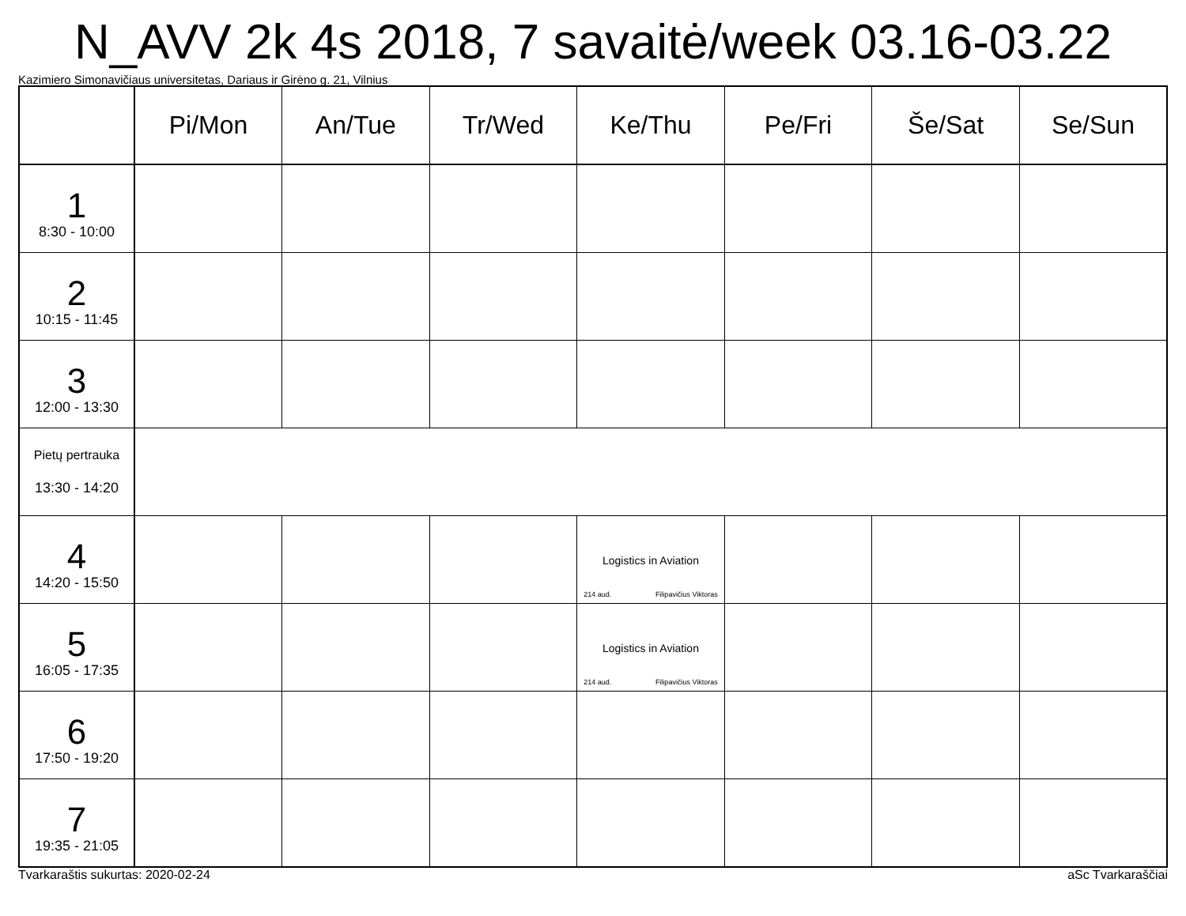N_AVV 2k 4s 2018, 7 savaitė/week 03.16-03.22
Kazimiero Simonavičiaus universitetas, Dariaus ir Girėno g. 21, Vilnius
| | Pi/Mon | An/Tue | Tr/Wed | Ke/Thu | Pe/Fri | Še/Sat | Se/Sun |
| --- | --- | --- | --- | --- | --- | --- | --- |
| 1 8:30 - 10:00 | | | | | | | |
| 2 10:15 - 11:45 | | | | | | | |
| 3 12:00 - 13:30 | | | | | | | |
| Pietų pertrauka 13:30 - 14:20 | | | | | | | |
| 4 14:20 - 15:50 | | | | Logistics in Aviation 214 aud. Filipavičius Viktoras | | | |
| 5 16:05 - 17:35 | | | | Logistics in Aviation 214 aud. Filipavičius Viktoras | | | |
| 6 17:50 - 19:20 | | | | | | | |
| 7 19:35 - 21:05 | | | | | | | |
Tvarkaraštis sukurtas: 2020-02-24 aSc Tvarkaraščiai